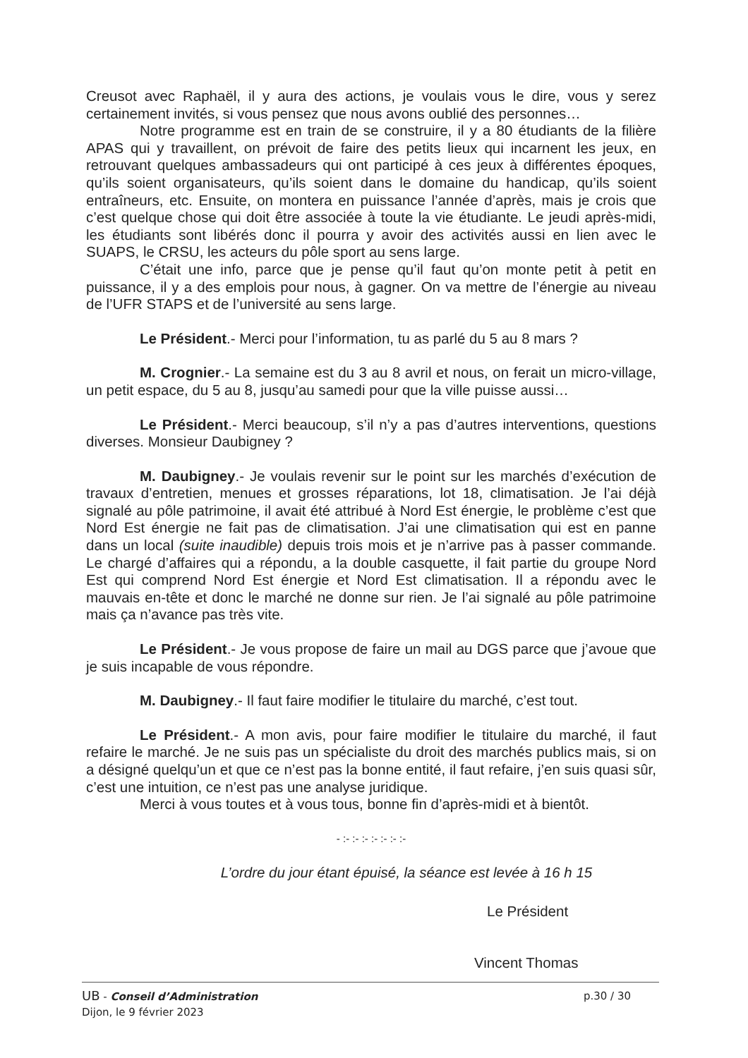Creusot avec Raphaël, il y aura des actions, je voulais vous le dire, vous y serez certainement invités, si vous pensez que nous avons oublié des personnes…
Notre programme est en train de se construire, il y a 80 étudiants de la filière APAS qui y travaillent, on prévoit de faire des petits lieux qui incarnent les jeux, en retrouvant quelques ambassadeurs qui ont participé à ces jeux à différentes époques, qu’ils soient organisateurs, qu’ils soient dans le domaine du handicap, qu’ils soient entraîneurs, etc. Ensuite, on montera en puissance l’année d’après, mais je crois que c’est quelque chose qui doit être associée à toute la vie étudiante. Le jeudi après-midi, les étudiants sont libérés donc il pourra y avoir des activités aussi en lien avec le SUAPS, le CRSU, les acteurs du pôle sport au sens large.
C’était une info, parce que je pense qu’il faut qu’on monte petit à petit en puissance, il y a des emplois pour nous, à gagner. On va mettre de l’énergie au niveau de l’UFR STAPS et de l’université au sens large.
Le Président.- Merci pour l’information, tu as parlé du 5 au 8 mars ?
M. Crognier.- La semaine est du 3 au 8 avril et nous, on ferait un micro-village, un petit espace, du 5 au 8, jusqu’au samedi pour que la ville puisse aussi…
Le Président.- Merci beaucoup, s’il n’y a pas d’autres interventions, questions diverses. Monsieur Daubigney ?
M. Daubigney.- Je voulais revenir sur le point sur les marchés d’exécution de travaux d’entretien, menues et grosses réparations, lot 18, climatisation. Je l’ai déjà signalé au pôle patrimoine, il avait été attribué à Nord Est énergie, le problème c’est que Nord Est énergie ne fait pas de climatisation. J’ai une climatisation qui est en panne dans un local (suite inaudible) depuis trois mois et je n’arrive pas à passer commande. Le chargé d’affaires qui a répondu, a la double casquette, il fait partie du groupe Nord Est qui comprend Nord Est énergie et Nord Est climatisation. Il a répondu avec le mauvais en-tête et donc le marché ne donne sur rien. Je l’ai signalé au pôle patrimoine mais ça n’avance pas très vite.
Le Président.- Je vous propose de faire un mail au DGS parce que j’avoue que je suis incapable de vous répondre.
M. Daubigney.- Il faut faire modifier le titulaire du marché, c’est tout.
Le Président.- A mon avis, pour faire modifier le titulaire du marché, il faut refaire le marché. Je ne suis pas un spécialiste du droit des marchés publics mais, si on a désigné quelqu’un et que ce n’est pas la bonne entité, il faut refaire, j’en suis quasi sûr, c’est une intuition, ce n’est pas une analyse juridique.
Merci à vous toutes et à vous tous, bonne fin d’après-midi et à bientôt.
- :- :- :- :- :- :- :-
L’ordre du jour étant épuisé, la séance est levée à 16 h 15
Le Président
Vincent Thomas
p.30 / 30 UB - Conseil d’Administration
Dijon, le 9 février 2023